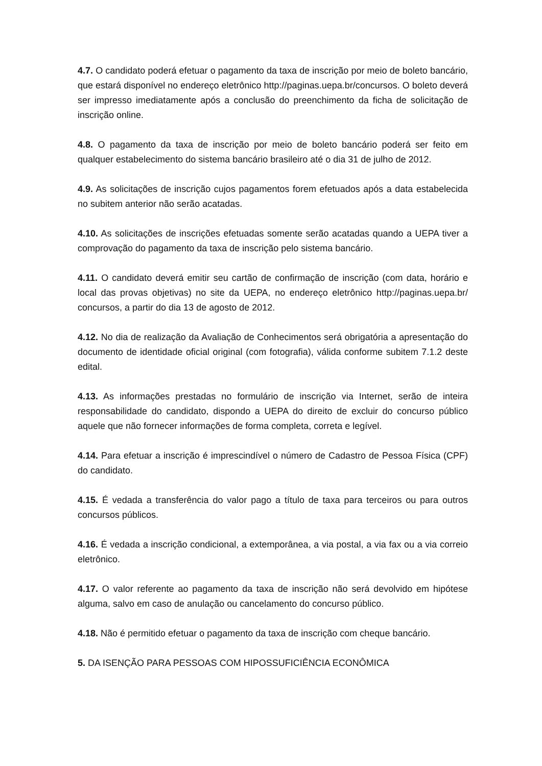4.7. O candidato poderá efetuar o pagamento da taxa de inscrição por meio de boleto bancário, que estará disponível no endereço eletrônico http://paginas.uepa.br/concursos. O boleto deverá ser impresso imediatamente após a conclusão do preenchimento da ficha de solicitação de inscrição online.
4.8. O pagamento da taxa de inscrição por meio de boleto bancário poderá ser feito em qualquer estabelecimento do sistema bancário brasileiro até o dia 31 de julho de 2012.
4.9. As solicitações de inscrição cujos pagamentos forem efetuados após a data estabelecida no subitem anterior não serão acatadas.
4.10. As solicitações de inscrições efetuadas somente serão acatadas quando a UEPA tiver a comprovação do pagamento da taxa de inscrição pelo sistema bancário.
4.11. O candidato deverá emitir seu cartão de confirmação de inscrição (com data, horário e local das provas objetivas) no site da UEPA, no endereço eletrônico http://paginas.uepa.br/ concursos, a partir do dia 13 de agosto de 2012.
4.12. No dia de realização da Avaliação de Conhecimentos será obrigatória a apresentação do documento de identidade oficial original (com fotografia), válida conforme subitem 7.1.2 deste edital.
4.13. As informações prestadas no formulário de inscrição via Internet, serão de inteira responsabilidade do candidato, dispondo a UEPA do direito de excluir do concurso público aquele que não fornecer informações de forma completa, correta e legível.
4.14. Para efetuar a inscrição é imprescindível o número de Cadastro de Pessoa Física (CPF) do candidato.
4.15. É vedada a transferência do valor pago a título de taxa para terceiros ou para outros concursos públicos.
4.16. É vedada a inscrição condicional, a extemporânea, a via postal, a via fax ou a via correio eletrônico.
4.17. O valor referente ao pagamento da taxa de inscrição não será devolvido em hipótese alguma, salvo em caso de anulação ou cancelamento do concurso público.
4.18. Não é permitido efetuar o pagamento da taxa de inscrição com cheque bancário.
5. DA ISENÇÃO PARA PESSOAS COM HIPOSSUFICIÊNCIA ECONÔMICA